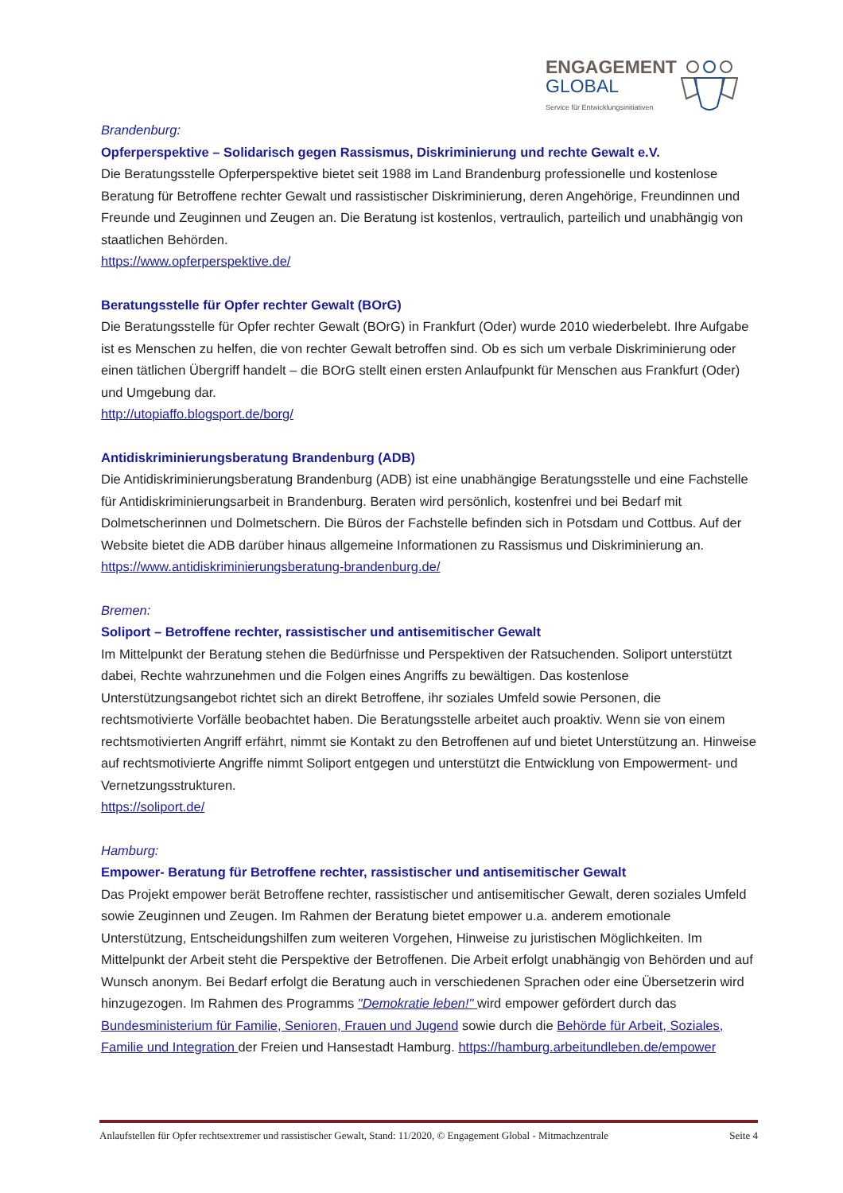ENGAGEMENT
GLOBAL
Service für Entwicklungsinitiativen
Brandenburg:
Opferperspektive – Solidarisch gegen Rassismus, Diskriminierung und rechte Gewalt e.V.
Die Beratungsstelle Opferperspektive bietet seit 1988 im Land Brandenburg professionelle und kostenlose Beratung für Betroffene rechter Gewalt und rassistischer Diskriminierung, deren Angehörige, Freundinnen und Freunde und Zeuginnen und Zeugen an. Die Beratung ist kostenlos, vertraulich, parteilich und unabhängig von staatlichen Behörden.
https://www.opferperspektive.de/
Beratungsstelle für Opfer rechter Gewalt (BOrG)
Die Beratungsstelle für Opfer rechter Gewalt (BOrG) in Frankfurt (Oder) wurde 2010 wiederbelebt. Ihre Aufgabe ist es Menschen zu helfen, die von rechter Gewalt betroffen sind. Ob es sich um verbale Diskriminierung oder einen tätlichen Übergriff handelt – die BOrG stellt einen ersten Anlaufpunkt für Menschen aus Frankfurt (Oder) und Umgebung dar.
http://utopiaffo.blogsport.de/borg/
Antidiskriminierungsberatung Brandenburg (ADB)
Die Antidiskriminierungsberatung Brandenburg (ADB) ist eine unabhängige Beratungsstelle und eine Fachstelle für Antidiskriminierungsarbeit in Brandenburg. Beraten wird persönlich, kostenfrei und bei Bedarf mit Dolmetscherinnen und Dolmetschern. Die Büros der Fachstelle befinden sich in Potsdam und Cottbus. Auf der Website bietet die ADB darüber hinaus allgemeine Informationen zu Rassismus und Diskriminierung an.
https://www.antidiskriminierungsberatung-brandenburg.de/
Bremen:
Soliport – Betroffene rechter, rassistischer und antisemitischer Gewalt
Im Mittelpunkt der Beratung stehen die Bedürfnisse und Perspektiven der Ratsuchenden. Soliport unterstützt dabei, Rechte wahrzunehmen und die Folgen eines Angriffs zu bewältigen. Das kostenlose Unterstützungsangebot richtet sich an direkt Betroffene, ihr soziales Umfeld sowie Personen, die rechtsmotivierte Vorfälle beobachtet haben. Die Beratungsstelle arbeitet auch proaktiv. Wenn sie von einem rechtsmotivierten Angriff erfährt, nimmt sie Kontakt zu den Betroffenen auf und bietet Unterstützung an. Hinweise auf rechtsmotivierte Angriffe nimmt Soliport entgegen und unterstützt die Entwicklung von Empowerment- und Vernetzungsstrukturen.
https://soliport.de/
Hamburg:
Empower- Beratung für Betroffene rechter, rassistischer und antisemitischer Gewalt
Das Projekt empower berät Betroffene rechter, rassistischer und antisemitischer Gewalt, deren soziales Umfeld sowie Zeuginnen und Zeugen. Im Rahmen der Beratung bietet empower u.a. anderem emotionale Unterstützung, Entscheidungshilfen zum weiteren Vorgehen, Hinweise zu juristischen Möglichkeiten. Im Mittelpunkt der Arbeit steht die Perspektive der Betroffenen. Die Arbeit erfolgt unabhängig von Behörden und auf Wunsch anonym. Bei Bedarf erfolgt die Beratung auch in verschiedenen Sprachen oder eine Übersetzerin wird hinzugezogen. Im Rahmen des Programms "Demokratie leben!" wird empower gefördert durch das Bundesministerium für Familie, Senioren, Frauen und Jugend sowie durch die Behörde für Arbeit, Soziales, Familie und Integration der Freien und Hansestadt Hamburg. https://hamburg.arbeitundleben.de/empower
Anlaufstellen für Opfer rechtsextremer und rassistischer Gewalt, Stand: 11/2020, © Engagement Global - Mitmachzentrale Seite 4